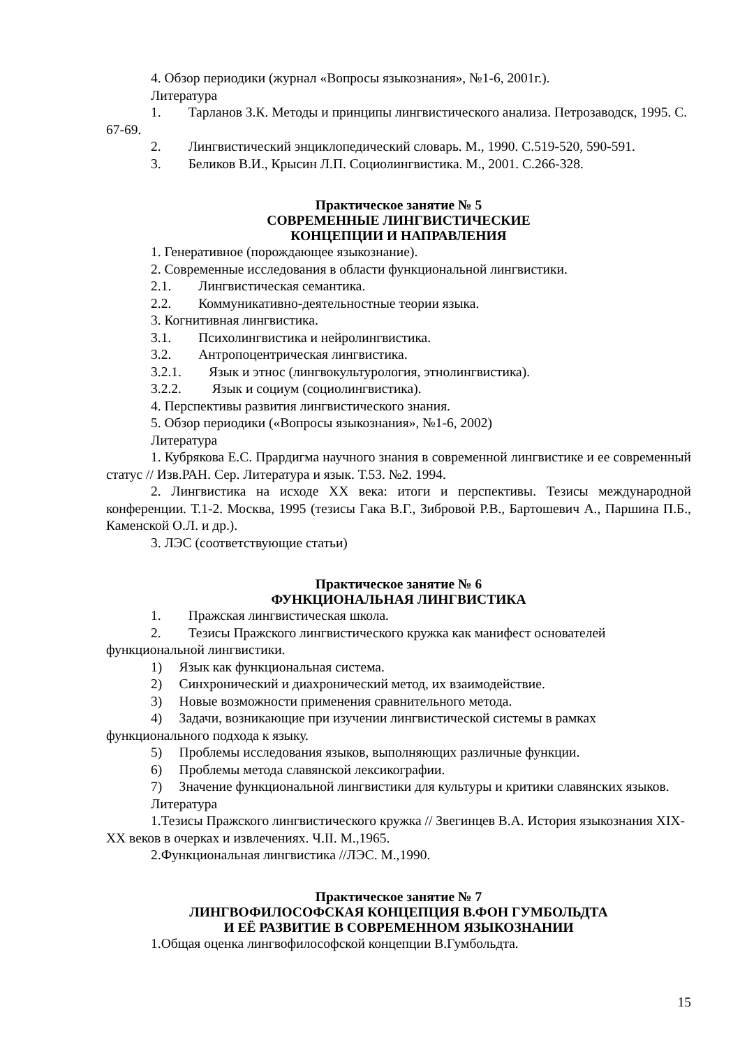4. Обзор периодики (журнал «Вопросы языкознания», №1-6, 2001г.).
Литература
1. Тарланов З.К. Методы и принципы лингвистического анализа. Петрозаводск, 1995. С. 67-69.
2. Лингвистический энциклопедический словарь. М., 1990. С.519-520, 590-591.
3. Беликов В.И., Крысин Л.П. Социолингвистика. М., 2001. С.266-328.
Практическое занятие № 5
СОВРЕМЕННЫЕ ЛИНГВИСТИЧЕСКИЕ
КОНЦЕПЦИИ И НАПРАВЛЕНИЯ
1. Генеративное (порождающее языкознание).
2. Современные исследования в области функциональной лингвистики.
2.1. Лингвистическая семантика.
2.2. Коммуникативно-деятельностные теории языка.
3. Когнитивная лингвистика.
3.1. Психолингвистика и нейролингвистика.
3.2. Антропоцентрическая лингвистика.
3.2.1. Язык и этнос (лингвокультурология, этнолингвистика).
3.2.2. Язык и социум (социолингвистика).
4. Перспективы развития лингвистического знания.
5. Обзор периодики («Вопросы языкознания», №1-6, 2002)
Литература
1. Кубрякова Е.С. Прардигма научного знания в современной лингвистике и ее современный статус // Изв.РАН. Сер. Литература и язык. Т.53. №2. 1994.
2. Лингвистика на исходе XX века: итоги и перспективы. Тезисы международной конференции. Т.1-2. Москва, 1995 (тезисы Гака В.Г., Зибровой Р.В., Бартошевич А., Паршина П.Б., Каменской О.Л. и др.).
3. ЛЭС (соответствующие статьи)
Практическое занятие № 6
ФУНКЦИОНАЛЬНАЯ ЛИНГВИСТИКА
1. Пражская лингвистическая школа.
2. Тезисы Пражского лингвистического кружка как манифест основателей функциональной лингвистики.
1) Язык как функциональная система.
2) Синхронический и диахронический метод, их взаимодействие.
3) Новые возможности применения сравнительного метода.
4) Задачи, возникающие при изучении лингвистической системы в рамках функционального подхода к языку.
5) Проблемы исследования языков, выполняющих различные функции.
6) Проблемы метода славянской лексикографии.
7) Значение функциональной лингвистики для культуры и критики славянских языков.
Литература
1.Тезисы Пражского лингвистического кружка // Звегинцев В.А. История языкознания XIX-XX веков в очерках и извлечениях. Ч.II. М.,1965.
2.Функциональная лингвистика //ЛЭС. М.,1990.
Практическое занятие № 7
ЛИНГВОФИЛОСОФСКАЯ КОНЦЕПЦИЯ В.ФОН ГУМБОЛЬДТА
И ЕЁ РАЗВИТИЕ В СОВРЕМЕННОМ ЯЗЫКОЗНАНИИ
1.Общая оценка лингвофилософской концепции В.Гумбольдта.
15